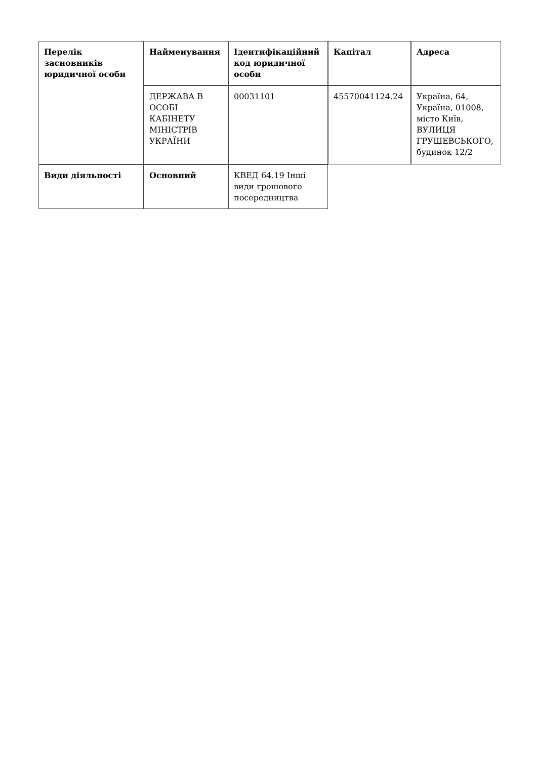| Перелік засновників юридичної особи | Найменування | Ідентифікаційний код юридичної особи | Капітал | Адреса |
| --- | --- | --- | --- | --- |
| | ДЕРЖАВА В ОСОБІ КАБІНЕТУ МІНІСТРІВ УКРАЇНИ | 00031101 | 45570041124.24 | Україна, 64, Україна, 01008, місто Київ, ВУЛИЦЯ ГРУШЕВСЬКОГО, будинок 12/2 |
| Види діяльності | Основний | КВЕД 64.19 Інші види грошового посередництва | | |